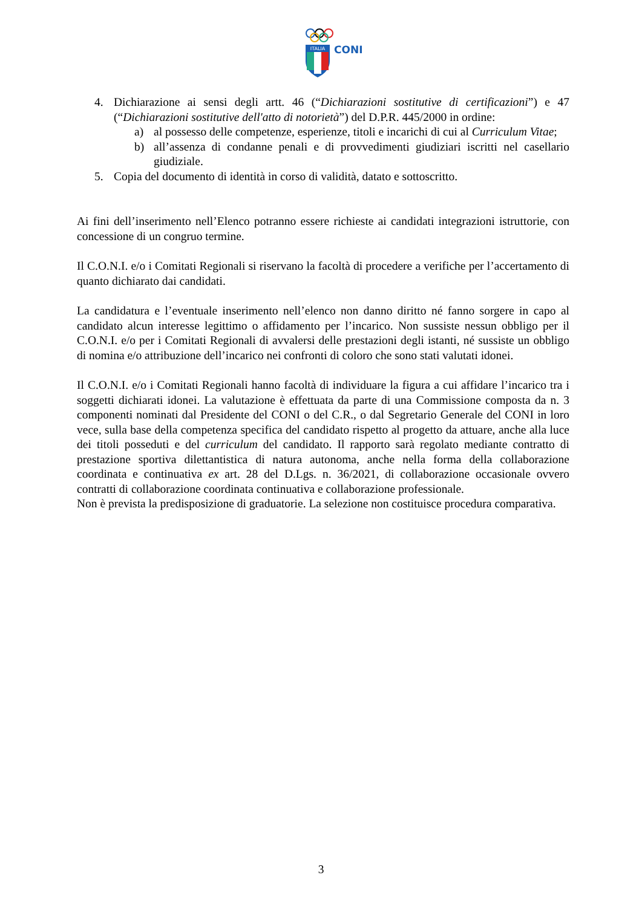ITALIA
CONI
4. Dichiarazione ai sensi degli artt. 46 (“Dichiarazioni sostitutive di certificazioni”) e 47 (“Dichiarazioni sostitutive dell'atto di notorietà”) del D.P.R. 445/2000 in ordine:
a) al possesso delle competenze, esperienze, titoli e incarichi di cui al Curriculum Vitae;
b) all’assenza di condanne penali e di provvedimenti giudiziari iscritti nel casellario giudiziale.
5. Copia del documento di identità in corso di validità, datato e sottoscritto.
Ai fini dell’inserimento nell’Elenco potranno essere richieste ai candidati integrazioni istruttorie, con concessione di un congruo termine.
Il C.O.N.I. e/o i Comitati Regionali si riservano la facoltà di procedere a verifiche per l’accertamento di quanto dichiarato dai candidati.
La candidatura e l’eventuale inserimento nell’elenco non danno diritto né fanno sorgere in capo al candidato alcun interesse legittimo o affidamento per l’incarico. Non sussiste nessun obbligo per il C.O.N.I. e/o per i Comitati Regionali di avvalersi delle prestazioni degli istanti, né sussiste un obbligo di nomina e/o attribuzione dell’incarico nei confronti di coloro che sono stati valutati idonei.
Il C.O.N.I. e/o i Comitati Regionali hanno facoltà di individuare la figura a cui affidare l’incarico tra i soggetti dichiarati idonei. La valutazione è effettuata da parte di una Commissione composta da n. 3 componenti nominati dal Presidente del CONI o del C.R., o dal Segretario Generale del CONI in loro vece, sulla base della competenza specifica del candidato rispetto al progetto da attuare, anche alla luce dei titoli posseduti e del curriculum del candidato. Il rapporto sarà regolato mediante contratto di prestazione sportiva dilettantistica di natura autonoma, anche nella forma della collaborazione coordinata e continuativa ex art. 28 del D.Lgs. n. 36/2021, di collaborazione occasionale ovvero contratti di collaborazione coordinata continuativa e collaborazione professionale.
Non è prevista la predisposizione di graduatorie. La selezione non costituisce procedura comparativa.
3